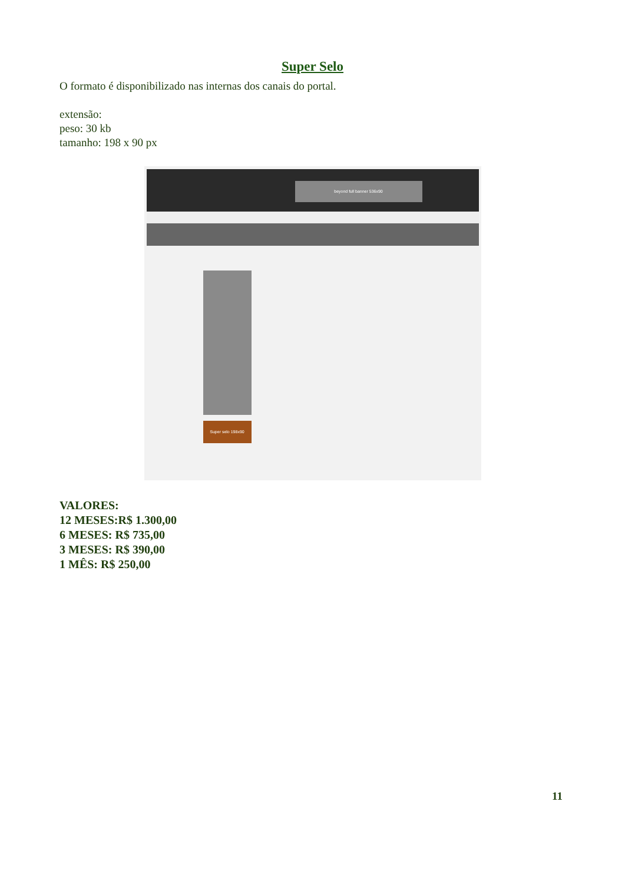Super Selo
O formato é disponibilizado nas internas dos canais do portal.
extensão:
peso: 30 kb
tamanho: 198 x 90 px
beyond full banner 536x90
Super selo 198x90
VALORES:
12 MESES:R$ 1.300,00
6 MESES: R$ 735,00
3 MESES: R$ 390,00
1 MÊS: R$ 250,00
11